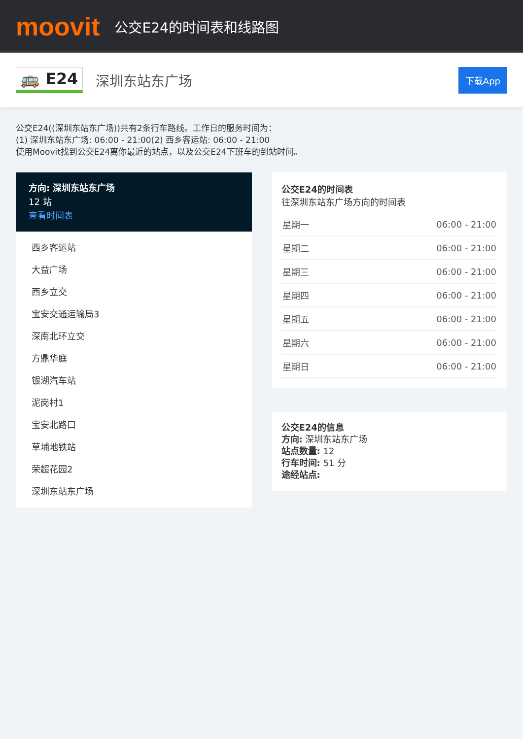moovit
公交E24的时间表和线路图
🚌 E24 深圳东站东广场 下载App
公交E24((深圳东站东广场))共有2条行车路线。工作日的服务时间为：
(1) 深圳东站东广场: 06:00 - 21:00(2) 西乡客运站: 06:00 - 21:00
使用Moovit找到公交E24离你最近的站点，以及公交E24下班车的到站时间。
方向: 深圳东站东广场
12 站
查看时间表
西乡客运站
大益广场
西乡立交
宝安交通运输局3
深南北环立交
方鼎华庭
银湖汽车站
泥岗村1
宝安北路口
草埔地铁站
荣超花园2
深圳东站东广场
公交E24的时间表
往深圳东站东广场方向的时间表
| 星期一 | 06:00 - 21:00 |
| 星期二 | 06:00 - 21:00 |
| 星期三 | 06:00 - 21:00 |
| 星期四 | 06:00 - 21:00 |
| 星期五 | 06:00 - 21:00 |
| 星期六 | 06:00 - 21:00 |
| 星期日 | 06:00 - 21:00 |
公交E24的信息
方向: 深圳东站东广场
站点数量: 12
行车时间: 51 分
途经站点: